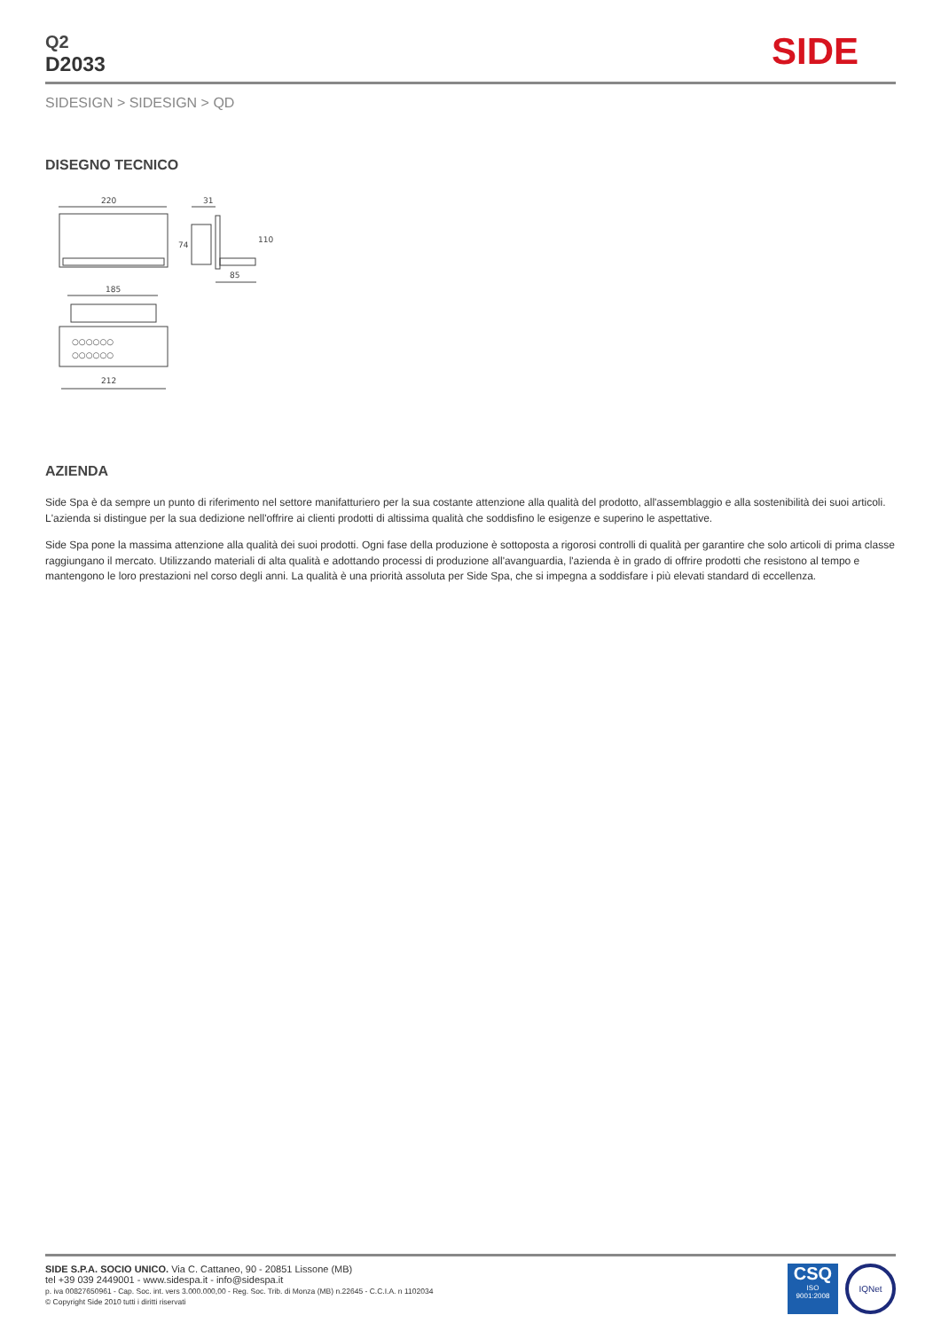Q2
D2033
SIDE
SIDESIGN > SIDESIGN > QD
DISEGNO TECNICO
220
31
74
110
85
185
○○○○○○
○○○○○○
212
AZIENDA
Side Spa è da sempre un punto di riferimento nel settore manifatturiero per la sua costante attenzione alla qualità del prodotto, all'assemblaggio e alla sostenibilità dei suoi articoli. L'azienda si distingue per la sua dedizione nell'offrire ai clienti prodotti di altissima qualità che soddisfino le esigenze e superino le aspettative.
Side Spa pone la massima attenzione alla qualità dei suoi prodotti. Ogni fase della produzione è sottoposta a rigorosi controlli di qualità per garantire che solo articoli di prima classe raggiungano il mercato. Utilizzando materiali di alta qualità e adottando processi di produzione all'avanguardia, l'azienda è in grado di offrire prodotti che resistono al tempo e mantengono le loro prestazioni nel corso degli anni. La qualità è una priorità assoluta per Side Spa, che si impegna a soddisfare i più elevati standard di eccellenza.
SIDE S.P.A. SOCIO UNICO. Via C. Cattaneo, 90 - 20851 Lissone (MB)
tel +39 039 2449001 - www.sidespa.it - info@sidespa.it
p. iva 00827650961 - Cap. Soc. int. vers 3.000.000,00 - Reg. Soc. Trib. di Monza (MB) n.22645 - C.C.I.A. n 1102034
© Copyright Side 2010 tutti i diritti riservati
CSQ
ISO
9001:2008
IQNet